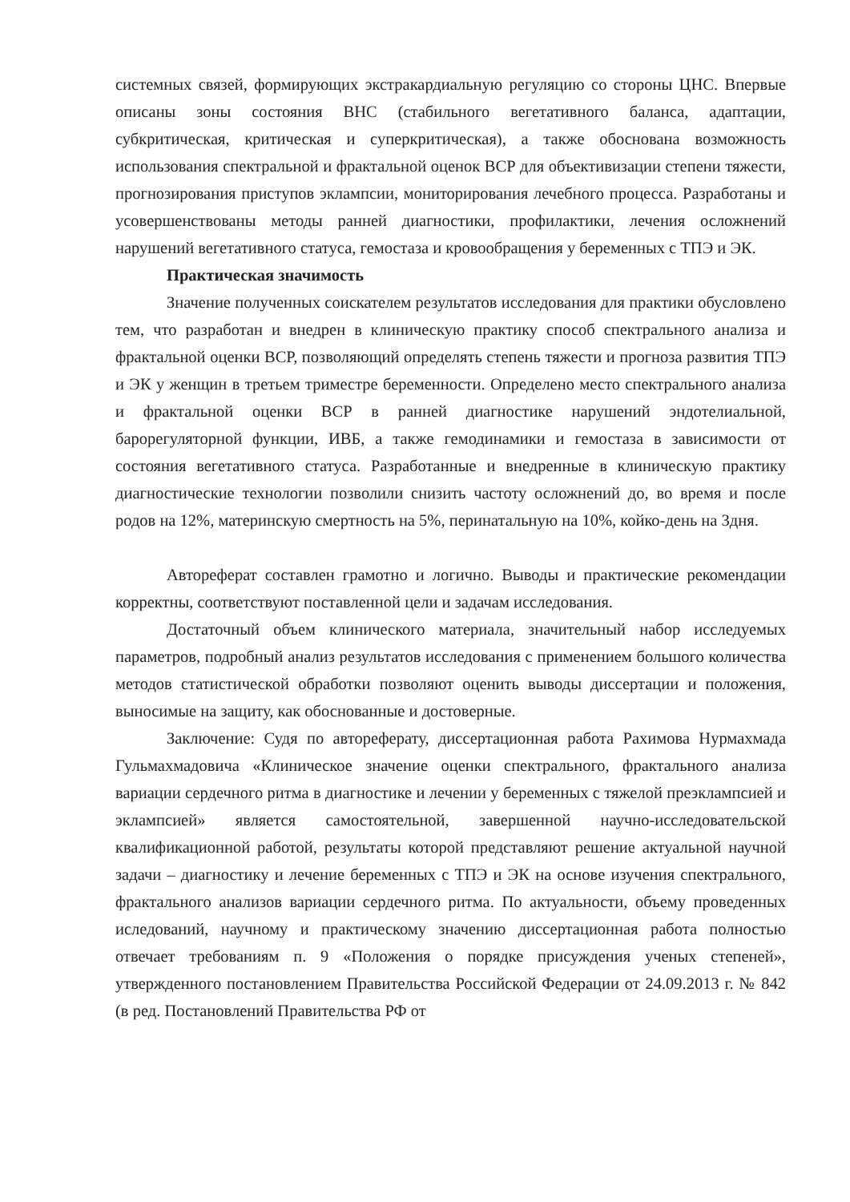системных связей, формирующих экстракардиальную регуляцию со стороны ЦНС. Впервые описаны зоны состояния ВНС (стабильного вегетативного баланса, адаптации, субкритическая, критическая и суперкритическая), а также обоснована возможность использования спектральной и фрактальной оценок ВСР для объективизации степени тяжести, прогнозирования приступов эклампсии, мониторирования лечебного процесса. Разработаны и усовершенствованы методы ранней диагностики, профилактики, лечения осложнений нарушений вегетативного статуса, гемостаза и кровообращения у беременных с ТПЭ и ЭК.
Практическая значимость
Значение полученных соискателем результатов исследования для практики обусловлено тем, что разработан и внедрен в клиническую практику способ спектрального анализа и фрактальной оценки ВСР, позволяющий определять степень тяжести и прогноза развития ТПЭ и ЭК у женщин в третьем триместре беременности. Определено место спектрального анализа и фрактальной оценки ВСР в ранней диагностике нарушений эндотелиальной, барорегуляторной функции, ИВБ, а также гемодинамики и гемостаза в зависимости от состояния вегетативного статуса. Разработанные и внедренные в клиническую практику диагностические технологии позволили снизить частоту осложнений до, во время и после родов на 12%, материнскую смертность на 5%, перинатальную на 10%, койко-день на 3дня.
Автореферат составлен грамотно и логично. Выводы и практические рекомендации корректны, соответствуют поставленной цели и задачам исследования.
Достаточный объем клинического материала, значительный набор исследуемых параметров, подробный анализ результатов исследования с применением большого количества методов статистической обработки позволяют оценить выводы диссертации и положения, выносимые на защиту, как обоснованные и достоверные.
Заключение: Судя по автореферату, диссертационная работа Рахимова Нурмахмада Гульмахмадовича «Клиническое значение оценки спектрального, фрактального анализа вариации сердечного ритма в диагностике и лечении у беременных с тяжелой преэклампсией и эклампсией» является самостоятельной, завершенной научно-исследовательской квалификационной работой, результаты которой представляют решение актуальной научной задачи – диагностику и лечение беременных с ТПЭ и ЭК на основе изучения спектрального, фрактального анализов вариации сердечного ритма. По актуальности, объему проведенных иследований, научному и практическому значению диссертационная работа полностью отвечает требованиям п. 9 «Положения о порядке присуждения ученых степеней», утвержденного постановлением Правительства Российской Федерации от 24.09.2013 г. № 842 (в ред. Постановлений Правительства РФ от